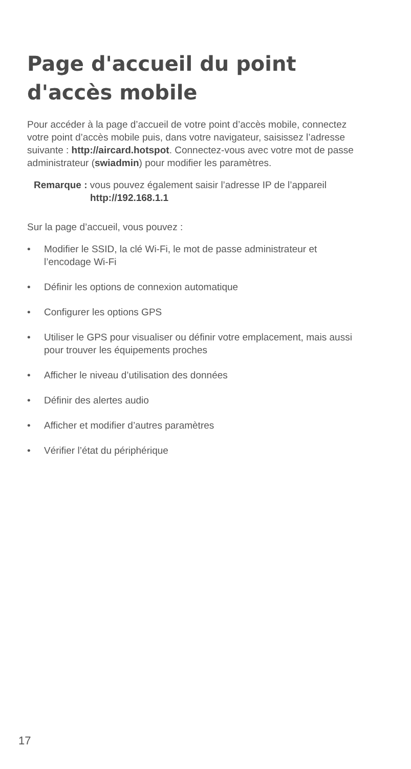Page d'accueil du point d'accès mobile
Pour accéder à la page d’accueil de votre point d’accès mobile, connectez votre point d’accès mobile puis, dans votre navigateur, saisissez l’adresse suivante : http://aircard.hotspot. Connectez-vous avec votre mot de passe administrateur (swiadmin) pour modifier les paramètres.
Remarque : vous pouvez également saisir l’adresse IP de l’appareil
http://192.168.1.1
Sur la page d’accueil, vous pouvez :
• Modifier le SSID, la clé Wi-Fi, le mot de passe administrateur et l’encodage Wi-Fi
• Définir les options de connexion automatique
• Configurer les options GPS
• Utiliser le GPS pour visualiser ou définir votre emplacement, mais aussi pour trouver les équipements proches
• Afficher le niveau d’utilisation des données
• Définir des alertes audio
• Afficher et modifier d’autres paramètres
• Vérifier l’état du périphérique
17